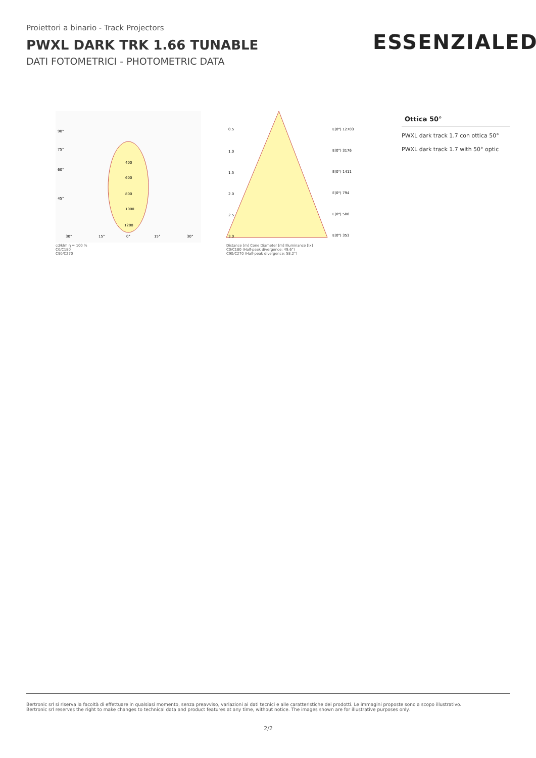Proiettori a binario - Track Projectors
PWXL DARK TRK 1.66 TUNABLE
DATI FOTOMETRICI - PHOTOMETRIC DATA
ESSENZIALED<sup>®</sup>
90°
75°
60°
45°
400
600
800
1000
1200
30°
15°
0°
15°
30°
cd/klm η = 100 %
C0/C180
C90/C270
0.5
1.0
1.5
2.0
2.5
3.0
E(0°) 12703
E(0°) 3176
E(0°) 1411
E(0°) 794
E(0°) 508
E(0°) 353
Distance [m] Cone Diameter [m] Illuminance [lx]
C0/C180 (Half-peak divergence: 49.6°)
C90/C270 (Half-peak divergence: 58.2°)
Ottica 50°
PWXL dark track 1.7 con ottica 50°
PWXL dark track 1.7 with 50° optic
Bertronic srl si riserva la facoltà di effettuare in qualsiasi momento, senza preavviso, variazioni ai dati tecnici e alle caratteristiche dei prodotti. Le immagini proposte sono a scopo illustrativo.
Bertronic srl reserves the right to make changes to technical data and product features at any time, without notice. The images shown are for illustrative purposes only.
2/2